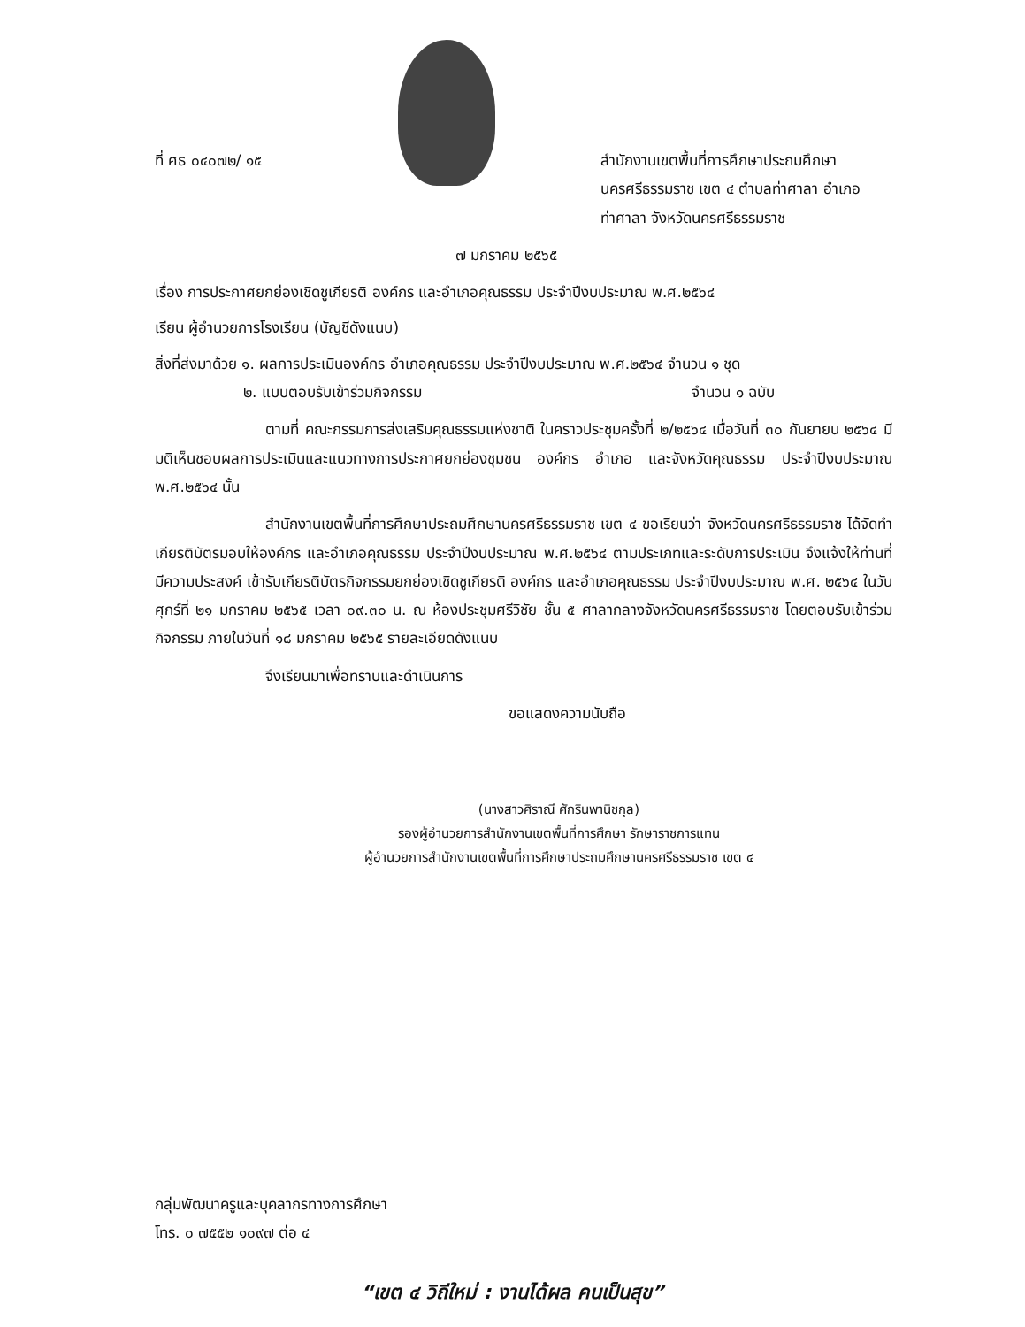ที่ ศธ ๐๔๐๗๒/ ๑๕ สำนักงานเขตพื้นที่การศึกษาประถมศึกษา นครศรีธรรมราช เขต ๔ ตำบลท่าศาลา อำเภอท่าศาลา จังหวัดนครศรีธรรมราช
๗ มกราคม ๒๕๖๕
เรื่อง การประกาศยกย่องเชิดชูเกียรติ องค์กร และอำเภอคุณธรรม ประจำปีงบประมาณ พ.ศ.๒๕๖๔
เรียน ผู้อำนวยการโรงเรียน (บัญชีดังแนบ)
สิ่งที่ส่งมาด้วย ๑. ผลการประเมินองค์กร อำเภอคุณธรรม ประจำปีงบประมาณ พ.ศ.๒๕๖๔ จำนวน ๑ ชุด
๒. แบบตอบรับเข้าร่วมกิจกรรม จำนวน ๑ ฉบับ
ตามที่ คณะกรรมการส่งเสริมคุณธรรมแห่งชาติ ในคราวประชุมครั้งที่ ๒/๒๕๖๔ เมื่อวันที่ ๓๐ กันยายน ๒๕๖๔ มีมติเห็นชอบผลการประเมินและแนวทางการประกาศยกย่องชุมชน องค์กร อำเภอ และจังหวัดคุณธรรม ประจำปีงบประมาณ พ.ศ.๒๕๖๔ นั้น
สำนักงานเขตพื้นที่การศึกษาประถมศึกษานครศรีธรรมราช เขต ๔ ขอเรียนว่า จังหวัดนครศรีธรรมราช ได้จัดทำเกียรติบัตรมอบให้องค์กร และอำเภอคุณธรรม ประจำปีงบประมาณ พ.ศ.๒๕๖๔ ตามประเภทและระดับการประเมิน จึงแจ้งให้ท่านที่มีความประสงค์ เข้ารับเกียรติบัตรกิจกรรมยกย่องเชิดชูเกียรติ องค์กร และอำเภอคุณธรรม ประจำปีงบประมาณ พ.ศ. ๒๕๖๔ ในวันศุกร์ที่ ๒๑ มกราคม ๒๕๖๕ เวลา ๐๙.๓๐ น. ณ ห้องประชุมศรีวิชัย ชั้น ๕ ศาลากลางจังหวัดนครศรีธรรมราช โดยตอบรับเข้าร่วมกิจกรรม ภายในวันที่ ๑๘ มกราคม ๒๕๖๕ รายละเอียดดังแนบ
จึงเรียนมาเพื่อทราบและดำเนินการ
ขอแสดงความนับถือ
(นางสาวศิราณี ศักรินพานิชกุล)
รองผู้อำนวยการสำนักงานเขตพื้นที่การศึกษา รักษาราชการแทน
ผู้อำนวยการสำนักงานเขตพื้นที่การศึกษาประถมศึกษานครศรีธรรมราช เขต ๔
กลุ่มพัฒนาครูและบุคลากรทางการศึกษา
โทร. ๐ ๗๕๕๒ ๑๐๙๗ ต่อ ๔
“เขต ๔ วิถีใหม่ : งานได้ผล คนเป็นสุข”